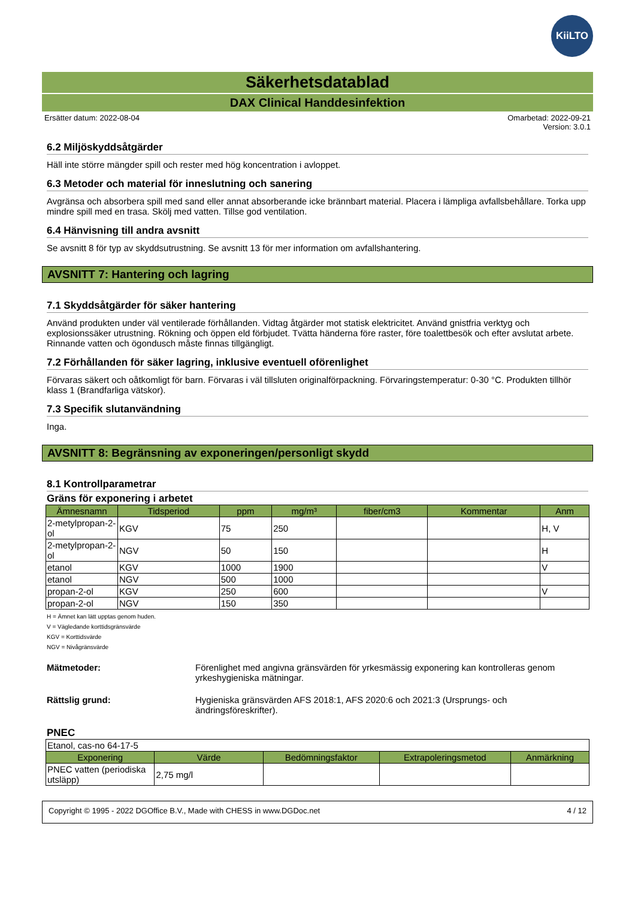KiiLTO
Säkerhetsdatablad
DAX Clinical Handdesinfektion
Ersätter datum: 2022-08-04 Omarbetad: 2022-09-21
Version: 3.0.1
6.2 Miljöskyddsåtgärder
Häll inte större mängder spill och rester med hög koncentration i avloppet.
6.3 Metoder och material för inneslutning och sanering
Avgränsa och absorbera spill med sand eller annat absorberande icke brännbart material. Placera i lämpliga avfallsbehållare. Torka upp mindre spill med en trasa. Skölj med vatten. Tillse god ventilation.
6.4 Hänvisning till andra avsnitt
Se avsnitt 8 för typ av skyddsutrustning. Se avsnitt 13 för mer information om avfallshantering.
AVSNITT 7: Hantering och lagring
7.1 Skyddsåtgärder för säker hantering
Använd produkten under väl ventilerade förhållanden. Vidtag åtgärder mot statisk elektricitet. Använd gnistfria verktyg och explosionssäker utrustning. Rökning och öppen eld förbjudet. Tvätta händerna före raster, före toalettbesök och efter avslutat arbete. Rinnande vatten och ögondusch måste finnas tillgängligt.
7.2 Förhållanden för säker lagring, inklusive eventuell oförenlighet
Förvaras säkert och oåtkomligt för barn. Förvaras i väl tillsluten originalförpackning. Förvaringstemperatur: 0-30 °C. Produkten tillhör klass 1 (Brandfarliga vätskor).
7.3 Specifik slutanvändning
Inga.
AVSNITT 8: Begränsning av exponeringen/personligt skydd
8.1 Kontrollparametrar
Gräns för exponering i arbetet
| Ämnesnamn | Tidsperiod | ppm | mg/m³ | fiber/cm3 | Kommentar | Anm |
| --- | --- | --- | --- | --- | --- | --- |
| 2-metylpropan-2-ol | KGV | 75 | 250 | | | H, V |
| 2-metylpropan-2-ol | NGV | 50 | 150 | | | H |
| etanol | KGV | 1000 | 1900 | | | V |
| etanol | NGV | 500 | 1000 | | | |
| propan-2-ol | KGV | 250 | 600 | | | V |
| propan-2-ol | NGV | 150 | 350 | | | |
H = Ämnet kan lätt upptas genom huden.
V = Vägledande korttidsgränsvärde
KGV = Korttidsvärde
NGV = Nivågränsvärde
Mätmetoder: Förenlighet med angivna gränsvärden för yrkesmässig exponering kan kontrolleras genom yrkeshygieniska mätningar.
Rättslig grund: Hygieniska gränsvärden AFS 2018:1, AFS 2020:6 och 2021:3 (Ursprungs- och ändringsföreskrifter).
PNEC
| Etanol, cas-no 64-17-5 | | | | |
| Exponering | Värde | Bedömningsfaktor | Extrapoleringsmetod | Anmärkning |
| PNEC vatten (periodiska utsläpp) | 2,75 mg/l | | | |
Copyright © 1995 - 2022 DGOffice B.V., Made with CHESS in www.DGDoc.net 4 / 12